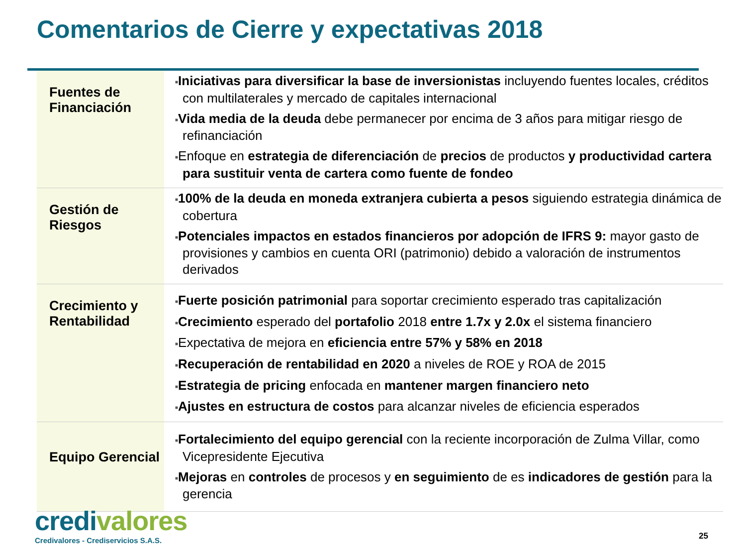Comentarios de Cierre y expectativas 2018
| Fuentes de Financiación | ■ Iniciativas para diversificar la base de inversionistas incluyendo fuentes locales, créditos con multilaterales y mercado de capitales internacional ■ Vida media de la deuda debe permanecer por encima de 3 años para mitigar riesgo de refinanciación ■ Enfoque en estrategia de diferenciación de precios de productos y productividad cartera para sustituir venta de cartera como fuente de fondeo |
| Gestión de Riesgos | ■ 100% de la deuda en moneda extranjera cubierta a pesos siguiendo estrategia dinámica de cobertura ■ Potenciales impactos en estados financieros por adopción de IFRS 9: mayor gasto de provisiones y cambios en cuenta ORI (patrimonio) debido a valoración de instrumentos derivados |
| Crecimiento y Rentabilidad | ■ Fuerte posición patrimonial para soportar crecimiento esperado tras capitalización ■ Crecimiento esperado del portafolio 2018 entre 1.7x y 2.0x el sistema financiero ■ Expectativa de mejora en eficiencia entre 57% y 58% en 2018 ■ Recuperación de rentabilidad en 2020 a niveles de ROE y ROA de 2015 ■ Estrategia de pricing enfocada en mantener margen financiero neto ■ Ajustes en estructura de costos para alcanzar niveles de eficiencia esperados |
| Equipo Gerencial | ■ Fortalecimiento del equipo gerencial con la reciente incorporación de Zulma Villar, como Vicepresidente Ejecutiva ■ Mejoras en controles de procesos y en seguimiento de es indicadores de gestión para la gerencia |
credivalores
Credivalores - Crediservicios S.A.S.
25